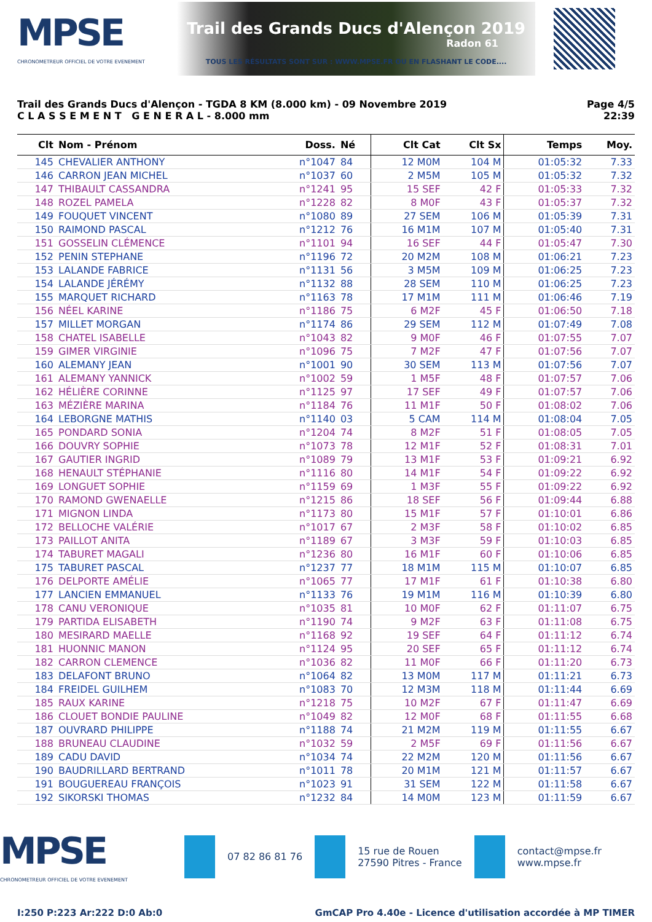MPSE
CHRONOMETREUR OFFICIEL DE VOTRE EVENEMENT
Trail des Grands Ducs d'Alençon 2019
Radon 61
TOUS LES RÉSULTATS SONT SUR : WWW.MPSE.FR OU EN FLASHANT LE CODE....
Trail des Grands Ducs d'Alençon - TGDA 8 KM (8.000 km) - 09 Novembre 2019
C L A S S E M E N T G E N E R A L - 8.000 mm
Page 4/5
22:39
| Clt | Nom - Prénom | Doss. | Né | Clt Cat | Clt Sx | Temps | Moy. |
| --- | --- | --- | --- | --- | --- | --- | --- |
| 145 | CHEVALIER ANTHONY | n°1047 | 84 | 12 M0M | 104 M | 01:05:32 | 7.33 |
| 146 | CARRON JEAN MICHEL | n°1037 | 60 | 2 M5M | 105 M | 01:05:32 | 7.32 |
| 147 | THIBAULT CASSANDRA | n°1241 | 95 | 15 SEF | 42 F | 01:05:33 | 7.32 |
| 148 | ROZEL PAMELA | n°1228 | 82 | 8 M0F | 43 F | 01:05:37 | 7.32 |
| 149 | FOUQUET VINCENT | n°1080 | 89 | 27 SEM | 106 M | 01:05:39 | 7.31 |
| 150 | RAIMOND PASCAL | n°1212 | 76 | 16 M1M | 107 M | 01:05:40 | 7.31 |
| 151 | GOSSELIN CLÉMENCE | n°1101 | 94 | 16 SEF | 44 F | 01:05:47 | 7.30 |
| 152 | PENIN STEPHANE | n°1196 | 72 | 20 M2M | 108 M | 01:06:21 | 7.23 |
| 153 | LALANDE FABRICE | n°1131 | 56 | 3 M5M | 109 M | 01:06:25 | 7.23 |
| 154 | LALANDE JÉRÉMY | n°1132 | 88 | 28 SEM | 110 M | 01:06:25 | 7.23 |
| 155 | MARQUET RICHARD | n°1163 | 78 | 17 M1M | 111 M | 01:06:46 | 7.19 |
| 156 | NÉEL KARINE | n°1186 | 75 | 6 M2F | 45 F | 01:06:50 | 7.18 |
| 157 | MILLET MORGAN | n°1174 | 86 | 29 SEM | 112 M | 01:07:49 | 7.08 |
| 158 | CHATEL ISABELLE | n°1043 | 82 | 9 M0F | 46 F | 01:07:55 | 7.07 |
| 159 | GIMER VIRGINIE | n°1096 | 75 | 7 M2F | 47 F | 01:07:56 | 7.07 |
| 160 | ALEMANY JEAN | n°1001 | 90 | 30 SEM | 113 M | 01:07:56 | 7.07 |
| 161 | ALEMANY YANNICK | n°1002 | 59 | 1 M5F | 48 F | 01:07:57 | 7.06 |
| 162 | HÉLIÈRE CORINNE | n°1125 | 97 | 17 SEF | 49 F | 01:07:57 | 7.06 |
| 163 | MÉZIÈRE MARINA | n°1184 | 76 | 11 M1F | 50 F | 01:08:02 | 7.06 |
| 164 | LEBORGNE MATHIS | n°1140 | 03 | 5 CAM | 114 M | 01:08:04 | 7.05 |
| 165 | PONDARD SONIA | n°1204 | 74 | 8 M2F | 51 F | 01:08:05 | 7.05 |
| 166 | DOUVRY SOPHIE | n°1073 | 78 | 12 M1F | 52 F | 01:08:31 | 7.01 |
| 167 | GAUTIER INGRID | n°1089 | 79 | 13 M1F | 53 F | 01:09:21 | 6.92 |
| 168 | HENAULT STÉPHANIE | n°1116 | 80 | 14 M1F | 54 F | 01:09:22 | 6.92 |
| 169 | LONGUET SOPHIE | n°1159 | 69 | 1 M3F | 55 F | 01:09:22 | 6.92 |
| 170 | RAMOND GWENAELLE | n°1215 | 86 | 18 SEF | 56 F | 01:09:44 | 6.88 |
| 171 | MIGNON LINDA | n°1173 | 80 | 15 M1F | 57 F | 01:10:01 | 6.86 |
| 172 | BELLOCHE VALÉRIE | n°1017 | 67 | 2 M3F | 58 F | 01:10:02 | 6.85 |
| 173 | PAILLOT ANITA | n°1189 | 67 | 3 M3F | 59 F | 01:10:03 | 6.85 |
| 174 | TABURET MAGALI | n°1236 | 80 | 16 M1F | 60 F | 01:10:06 | 6.85 |
| 175 | TABURET PASCAL | n°1237 | 77 | 18 M1M | 115 M | 01:10:07 | 6.85 |
| 176 | DELPORTE AMÉLIE | n°1065 | 77 | 17 M1F | 61 F | 01:10:38 | 6.80 |
| 177 | LANCIEN EMMANUEL | n°1133 | 76 | 19 M1M | 116 M | 01:10:39 | 6.80 |
| 178 | CANU VERONIQUE | n°1035 | 81 | 10 M0F | 62 F | 01:11:07 | 6.75 |
| 179 | PARTIDA ELISABETH | n°1190 | 74 | 9 M2F | 63 F | 01:11:08 | 6.75 |
| 180 | MESIRARD MAELLE | n°1168 | 92 | 19 SEF | 64 F | 01:11:12 | 6.74 |
| 181 | HUONNIC MANON | n°1124 | 95 | 20 SEF | 65 F | 01:11:12 | 6.74 |
| 182 | CARRON CLEMENCE | n°1036 | 82 | 11 M0F | 66 F | 01:11:20 | 6.73 |
| 183 | DELAFONT BRUNO | n°1064 | 82 | 13 M0M | 117 M | 01:11:21 | 6.73 |
| 184 | FREIDEL GUILHEM | n°1083 | 70 | 12 M3M | 118 M | 01:11:44 | 6.69 |
| 185 | RAUX KARINE | n°1218 | 75 | 10 M2F | 67 F | 01:11:47 | 6.69 |
| 186 | CLOUET BONDIE PAULINE | n°1049 | 82 | 12 M0F | 68 F | 01:11:55 | 6.68 |
| 187 | OUVRARD PHILIPPE | n°1188 | 74 | 21 M2M | 119 M | 01:11:55 | 6.67 |
| 188 | BRUNEAU CLAUDINE | n°1032 | 59 | 2 M5F | 69 F | 01:11:56 | 6.67 |
| 189 | CADU DAVID | n°1034 | 74 | 22 M2M | 120 M | 01:11:56 | 6.67 |
| 190 | BAUDRILLARD BERTRAND | n°1011 | 78 | 20 M1M | 121 M | 01:11:57 | 6.67 |
| 191 | BOUGUEREAU FRANÇOIS | n°1023 | 91 | 31 SEM | 122 M | 01:11:58 | 6.67 |
| 192 | SIKORSKI THOMAS | n°1232 | 84 | 14 M0M | 123 M | 01:11:59 | 6.67 |
MPSE
CHRONOMETREUR OFFICIEL DE VOTRE EVENEMENT
07 82 86 81 76
15 rue de Rouen
27590 Pitres - France
contact@mpse.fr
www.mpse.fr
I:250 P:223 Ar:222 D:0 Ab:0 GmCAP Pro 4.40e - Licence d'utilisation accordée à MP TIMER